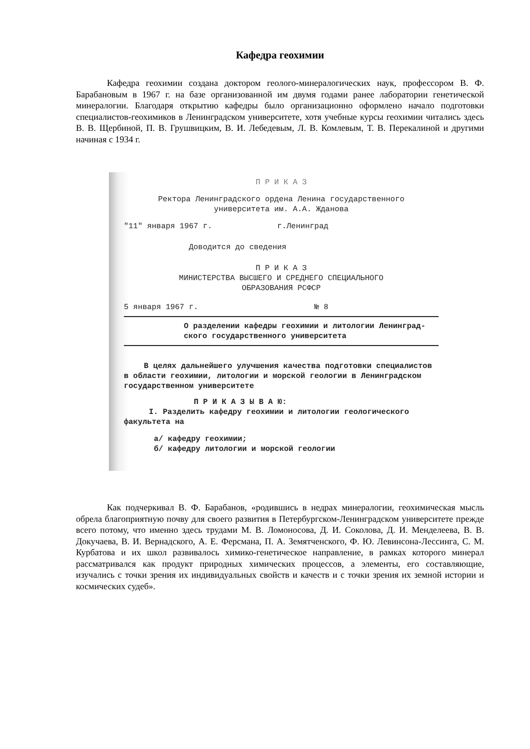Кафедра геохимии
Кафедра геохимии создана доктором геолого-минералогических наук, профессором В. Ф. Барабановым в 1967 г. на базе организованной им двумя годами ранее лаборатории генетической минералогии. Благодаря открытию кафедры было организационно оформлено начало подготовки специалистов-геохимиков в Ленинградском университете, хотя учебные курсы геохимии читались здесь В. В. Щербиной, П. В. Грушвицким, В. И. Лебедевым, Л. В. Комлевым, Т. В. Перекалиной и другими начиная с 1934 г.
П Р И К А З
Ректора Ленинградского ордена Ленина государственного
университета им. А.А. Жданова
"11" января 1967 г. г.Ленинград
Доводится до сведения
П Р И К А З
МИНИСТЕРСТВА ВЫСШЕГО И СРЕДНЕГО СПЕЦИАЛЬНОГО
ОБРАЗОВАНИЯ РСФСР
5 января 1967 г. № 8
О разделении кафедры геохимии и литологии Ленинград-ского государственного университета
В целях дальнейшего улучшения качества подготовки специалистов в области геохимии, литологии и морской геологии в Ленинградском государственном университете
П Р И К А З Ы В А Ю:
I. Разделить кафедру геохимии и литологии геологического факультета на
а/ кафедру геохимии;
б/ кафедру литологии и морской геологии
Как подчеркивал В. Ф. Барабанов, «родившись в недрах минералогии, геохимическая мысль обрела благоприятную почву для своего развития в Петербургском-Ленинградском университете прежде всего потому, что именно здесь трудами М. В. Ломоносова, Д. И. Соколова, Д. И. Менделеева, В. В. Докучаева, В. И. Вернадского, А. Е. Ферсмана, П. А. Земятченского, Ф. Ю. Левинсона-Лессинга, С. М. Курбатова и их школ развивалось химико-генетическое направление, в рамках которого минерал рассматривался как продукт природных химических процессов, а элементы, его составляющие, изучались с точки зрения их индивидуальных свойств и качеств и с точки зрения их земной истории и космических судеб».